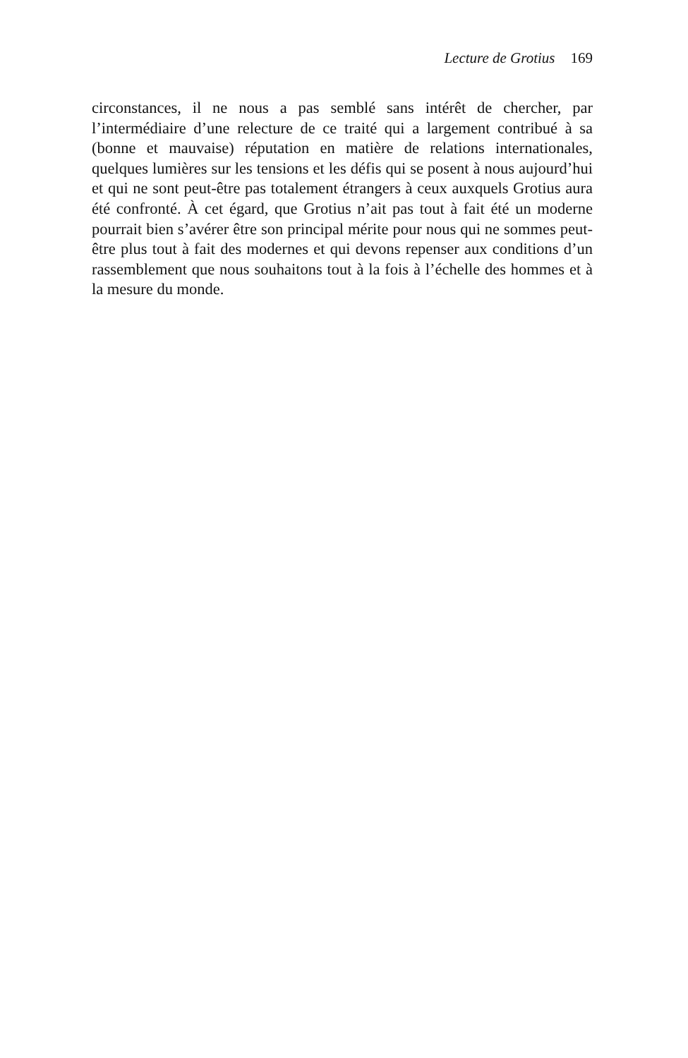Lecture de Grotius 169
circonstances, il ne nous a pas semblé sans intérêt de chercher, par l’intermédiaire d’une relecture de ce traité qui a largement contribué à sa (bonne et mauvaise) réputation en matière de relations internationales, quelques lumières sur les tensions et les défis qui se posent à nous aujourd’hui et qui ne sont peut-être pas totalement étrangers à ceux auxquels Grotius aura été confronté. À cet égard, que Grotius n’ait pas tout à fait été un moderne pourrait bien s’avérer être son principal mérite pour nous qui ne sommes peut-être plus tout à fait des modernes et qui devons repenser aux conditions d’un rassemblement que nous souhaitons tout à la fois à l’échelle des hommes et à la mesure du monde.